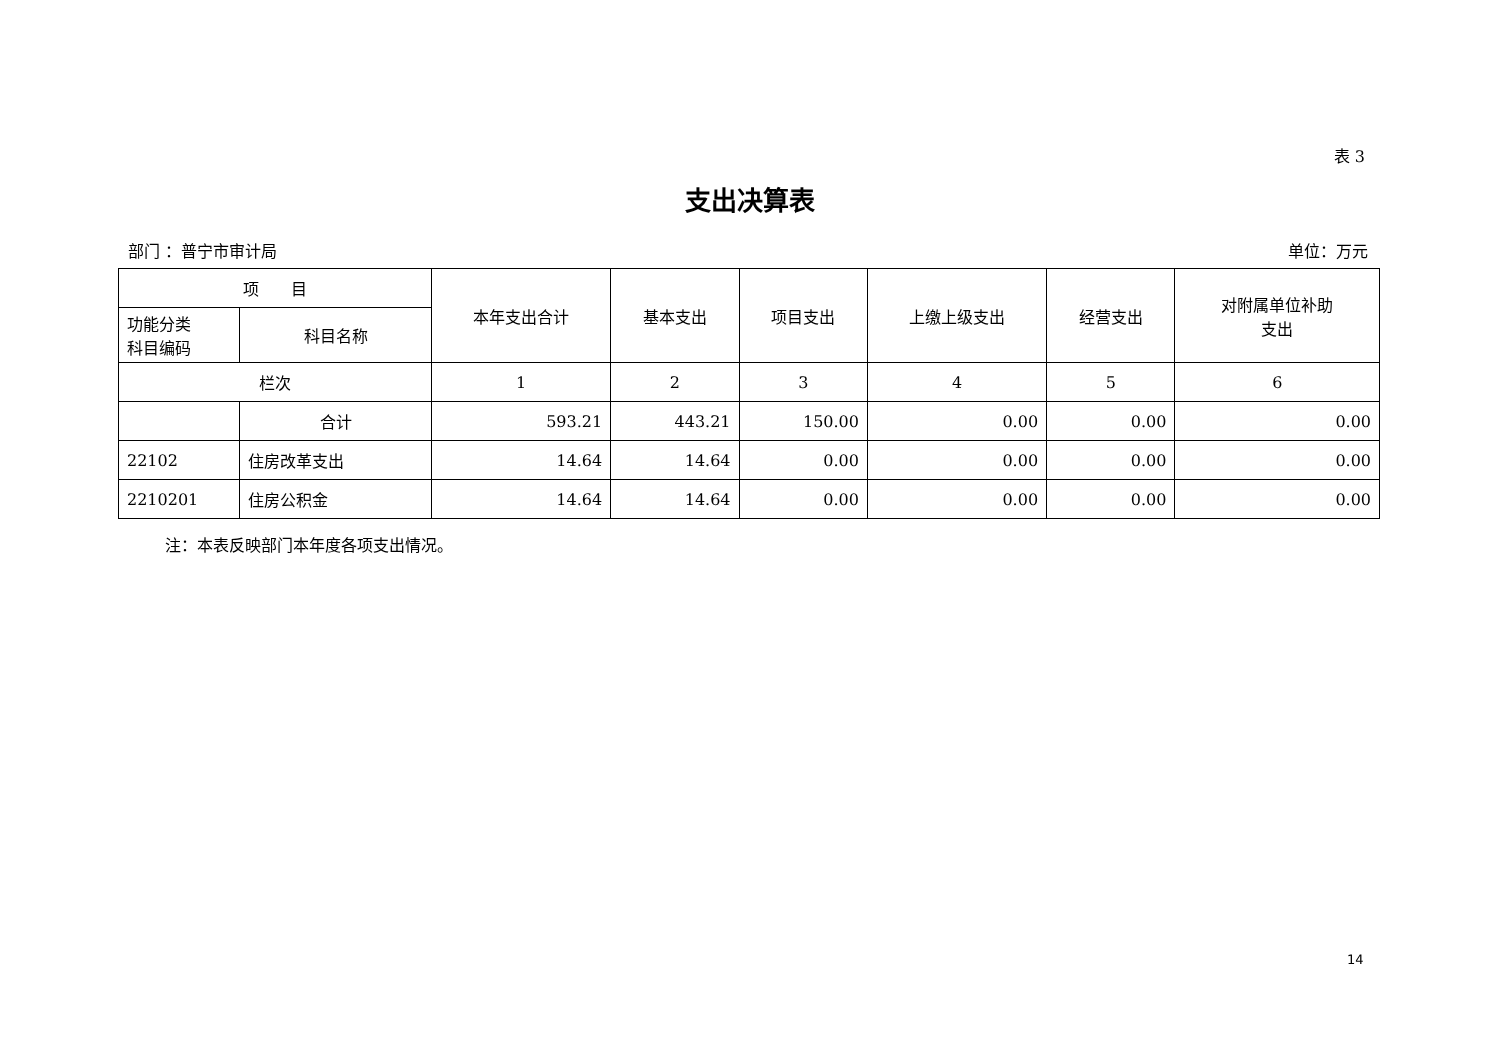表 3
支出决算表
部门 ：普宁市审计局 单位：万元
| 项 目 | | 本年支出合计 | 基本支出 | 项目支出 | 上缴上级支出 | 经营支出 | 对附属单位补助 支出 |
| --- | --- | --- | --- | --- | --- | --- | --- |
| 功能分类 科目编码 | 科目名称 | | | | | | |
| 栏次 | | 1 | 2 | 3 | 4 | 5 | 6 |
| | 合计 | 593.21 | 443.21 | 150.00 | 0.00 | 0.00 | 0.00 |
| 22102 | 住房改革支出 | 14.64 | 14.64 | 0.00 | 0.00 | 0.00 | 0.00 |
| 2210201 | 住房公积金 | 14.64 | 14.64 | 0.00 | 0.00 | 0.00 | 0.00 |
注：本表反映部门本年度各项支出情况。
14